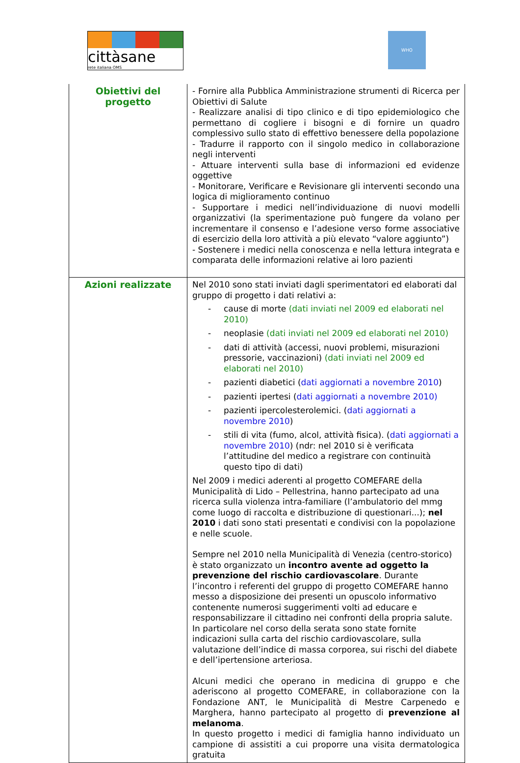cittàsane
rete italiana OMS
WHO
| Obiettivi del progetto | - Fornire alla Pubblica Amministrazione strumenti di Ricerca per Obiettivi di Salute - Realizzare analisi di tipo clinico e di tipo epidemiologico che permettano di cogliere i bisogni e di fornire un quadro complessivo sullo stato di effettivo benessere della popolazione - Tradurre il rapporto con il singolo medico in collaborazione negli interventi - Attuare interventi sulla base di informazioni ed evidenze oggettive - Monitorare, Verificare e Revisionare gli interventi secondo una logica di miglioramento continuo - Supportare i medici nell’individuazione di nuovi modelli organizzativi (la sperimentazione può fungere da volano per incrementare il consenso e l’adesione verso forme associative di esercizio della loro attività a più elevato “valore aggiunto”) - Sostenere i medici nella conoscenza e nella lettura integrata e comparata delle informazioni relative ai loro pazienti |
| Azioni realizzate | Nel 2010 sono stati inviati dagli sperimentatori ed elaborati dal gruppo di progetto i dati relativi a: - cause di morte (dati inviati nel 2009 ed elaborati nel 2010) - neoplasie (dati inviati nel 2009 ed elaborati nel 2010) - dati di attività (accessi, nuovi problemi, misurazioni pressorie, vaccinazioni) (dati inviati nel 2009 ed elaborati nel 2010) - pazienti diabetici ( dati aggiornati a novembre 2010 ) - pazienti ipertesi ( dati aggiornati a novembre 2010) - pazienti ipercolesterolemici. ( dati aggiornati a novembre 2010 ) - stili di vita (fumo, alcol, attività fisica). ( dati aggiornati a novembre 2010 ) (ndr: nel 2010 si è verificata l’attitudine del medico a registrare con continuità questo tipo di dati) Nel 2009 i medici aderenti al progetto COMEFARE della Municipalità di Lido – Pellestrina, hanno partecipato ad una ricerca sulla violenza intra-familiare (l’ambulatorio del mmg come luogo di raccolta e distribuzione di questionari...); nel 2010 i dati sono stati presentati e condivisi con la popolazione e nelle scuole. Sempre nel 2010 nella Municipalità di Venezia (centro-storico) è stato organizzato un incontro avente ad oggetto la prevenzione del rischio cardiovascolare . Durante l’incontro i referenti del gruppo di progetto COMEFARE hanno messo a disposizione dei presenti un opuscolo informativo contenente numerosi suggerimenti volti ad educare e responsabilizzare il cittadino nei confronti della propria salute. In particolare nel corso della serata sono state fornite indicazioni sulla carta del rischio cardiovascolare, sulla valutazione dell’indice di massa corporea, sui rischi del diabete e dell’ipertensione arteriosa. Alcuni medici che operano in medicina di gruppo e che aderiscono al progetto COMEFARE, in collaborazione con la Fondazione ANT, le Municipalità di Mestre Carpenedo e Marghera, hanno partecipato al progetto di prevenzione al melanoma . In questo progetto i medici di famiglia hanno individuato un campione di assistiti a cui proporre una visita dermatologica gratuita |